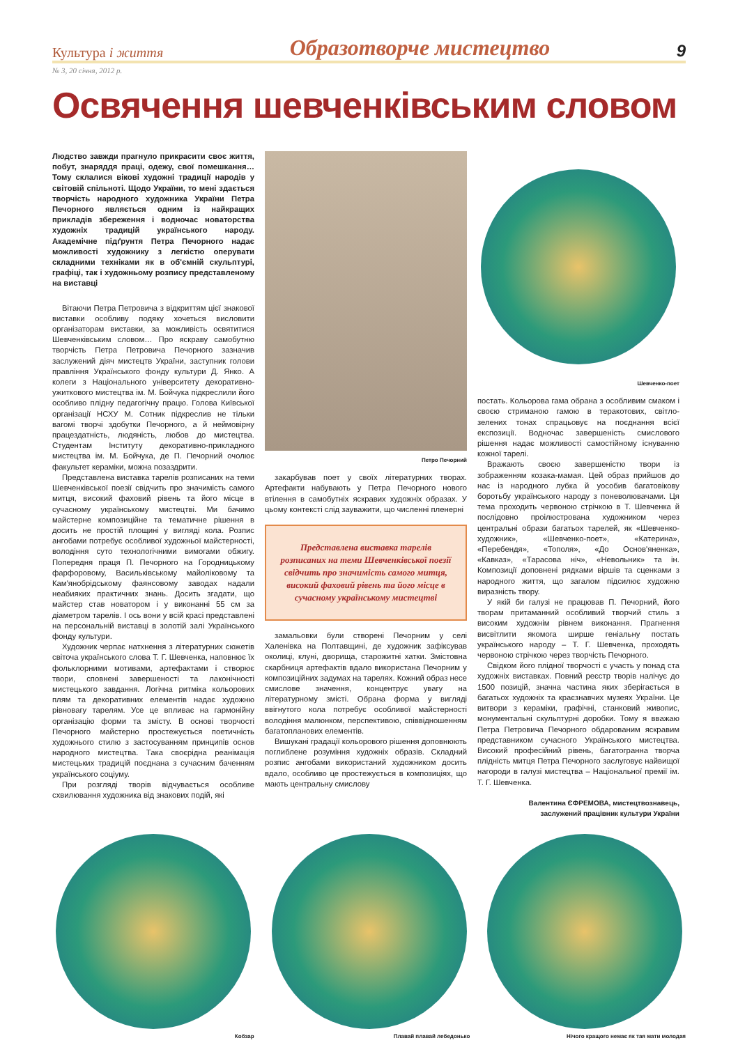Культура і життя Образотворче мистецтво 9
№ 3, 20 січня, 2012 р.
Освячення шевченківським словом
Людство завжди прагнуло прикрасити своє життя, побут, знаряддя праці, одежу, свої помешкання… Тому склалися вікові художні традиції народів у світовій спільноті. Щодо України, то мені здається творчість народного художника України Петра Печорного являється одним із найкращих прикладів збереження і водночас новаторства художніх традицій українського народу. Академічне підґрунтя Петра Печорного надає можливості художнику з легкістю оперувати складними техніками як в об'ємній скульптурі, графіці, так і художньому розпису представленому на виставці
Вітаючи Петра Петровича з відкриттям цієї знакової виставки особливу подяку хочеться висловити організаторам виставки, за можливість освятитися Шевченківським словом… Про яскраву самобутню творчість Петра Петровича Печорного зазначив заслужений діяч мистецтв України, заступник голови правління Українського фонду культури Д. Янко. А колеги з Національного університету декоративно-ужиткового мистецтва ім. М. Бойчука підкреслили його особливо плідну педагогічну працю. Голова Київської організації НСХУ М. Сотник підкреслив не тільки вагомі творчі здобутки Печорного, а й неймовірну працездатність, людяність, любов до мистецтва. Студентам Інституту декоративно-прикладного мистецтва ім. М. Бойчука, де П. Печорний очолює факультет кераміки, можна позаздрити.
Представлена виставка тарелів розписаних на теми Шевченківської поезії свідчить про значимість самого митця, високий фаховий рівень та його місце в сучасному українському мистецтві. Ми бачимо майстерне композиційне та тематичне рішення в досить не простій площині у вигляді кола. Розпис ангобами потребує особливої художньої майстерності, володіння суто технологічними вимогами обжигу. Попередня праця П. Печорного на Городницькому фарфоровому, Васильківському майоліковому та Кам'янобрідському фаянсовому заводах надали неабияких практичних знань. Досить згадати, що майстер став новатором і у виконанні 55 см за діаметром тарелів. І ось вони у всій красі представлені на персональній виставці в золотій залі Українського фонду культури.
Художник черпає натхнення з літературних сюжетів світоча українського слова Т. Г. Шевченка, наповнює їх фольклорними мотивами, артефактами і створює твори, сповнені завершеності та лаконічності мистецького завдання. Логічна ритміка кольорових плям та декоративних елементів надає художню рівновагу тарелям. Усе це впливає на гармонійну організацію форми та змісту. В основі творчості Печорного майстерно простежується поетичність художнього стилю з застосуванням принципів основ народного мистецтва. Така своєрідна реанімація мистецьких традицій поєднана з сучасним баченням українського соціуму.
При розгляді творів відчувається особливе схвилювання художника від знакових подій, які
Петро Печорний
закарбував поет у своїх літературних творах. Артефакти набувають у Петра Печорного нового втілення в самобутніх яскравих художніх образах. У цьому контексті слід зауважити, що численні пленерні
Представлена виставка тарелів розписаних на теми Шевченківської поезії свідчить про значимість самого митця, високий фаховий рівень та його місце в сучасному українському мистецтві
замальовки були створені Печорним у селі Халенівка на Полтавщині, де художник зафіксував околиці, клуні, дворища, старожитні хатки. Змістовна скарбниця артефактів вдало використана Печорним у композиційних задумах на тарелях. Кожний образ несе смислове значення, концентрує увагу на літературному змісті. Обрана форма у вигляді ввігнутого кола потребує особливої майстерності володіння малюнком, перспективою, співвідношенням багатопланових елементів.
Вишукані градації кольорового рішення доповнюють поглиблене розуміння художніх образів. Складний розпис ангобами використаний художником досить вдало, особливо це простежується в композиціях, що мають центральну смислову
Шевченко-поет
постать. Кольорова гама обрана з особливим смаком і своєю стриманою гамою в теракотових, світло-зелених тонах спрацьовує на поєднання всієї експозиції. Водночас завершеність смислового рішення надає можливості самостійному існуванню кожної тарелі.
Вражають своєю завершеністю твори із зображенням козака-мамая. Цей образ прийшов до нас із народного лубка й уособив багатовікову боротьбу українського народу з поневолювачами. Ця тема проходить червоною стрічкою в Т. Шевченка й послідовно проілюстрована художником через центральні образи багатьох тарелей, як «Шевченко-художник», «Шевченко-поет», «Катерина», «Перебендя», «Тополя», «До Основ'яненка», «Кавказ», «Тарасова ніч», «Невольник» та ін. Композиції доповнені рядками віршів та сценками з народного життя, що загалом підсилює художню виразність твору.
У якій би галузі не працював П. Печорний, його творам притаманний особливий творчий стиль з високим художнім рівнем виконання. Прагнення висвітлити якомога ширше геніальну постать українського народу – Т. Г. Шевченка, проходять червоною стрічкою через творчість Печорного.
Свідком його плідної творчості є участь у понад ста художніх виставках. Повний реєстр творів налічує до 1500 позицій, значна частина яких зберігається в багатьох художніх та краєзнавчих музеях України. Це витвори з кераміки, графічні, станковий живопис, монументальні скульптурні доробки. Тому я вважаю Петра Петровича Печорного обдарованим яскравим представником сучасного Українського мистецтва. Високий професійний рівень, багатогранна творча плідність митця Петра Печорного заслуговує найвищої нагороди в галузі мистецтва – Національної премії ім. Т. Г. Шевченка.
Валентина ЄФРЕМОВА, мистецтвознавець,
заслужений працівник культури України
Кобзар Плавай плавай лебедонько Нічого кращого немає як тая мати молодая